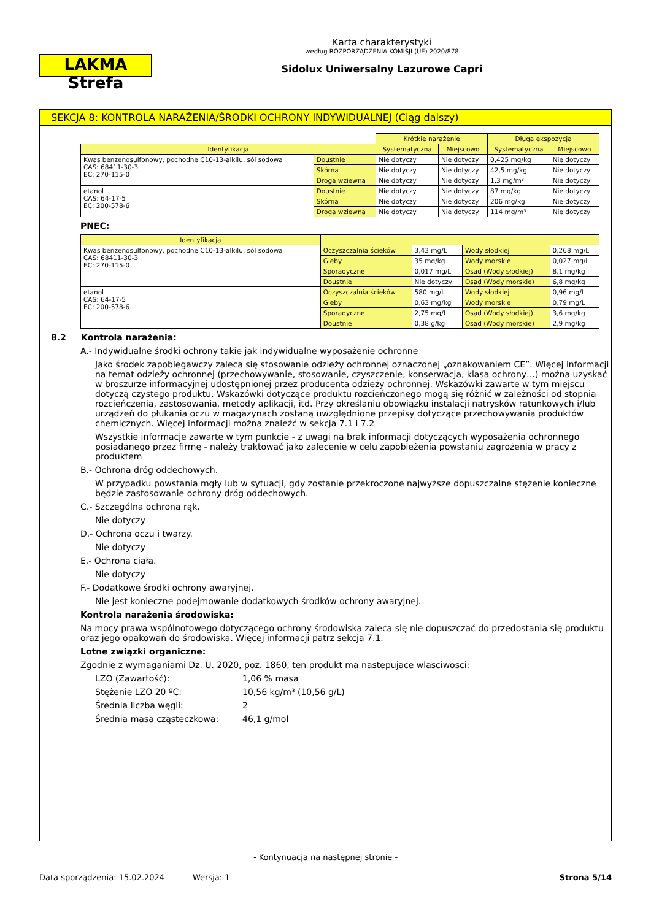LAKMA Strefa
Karta charakterystyki
według ROZPORZĄDZENIA KOMISJI (UE) 2020/878
Sidolux Uniwersalny Lazurowe Capri
SEKCJA 8: KONTROLA NARAŻENIA/ŚRODKI OCHRONY INDYWIDUALNEJ (Ciąg dalszy)
| | | Krótkie narażenie | | Długa ekspozycja | |
| Identyfikacja | | Systematyczna | Miejscowo | Systematyczna | Miejscowo |
| Kwas benzenosulfonowy, pochodne C10-13-alkilu, sól sodowa CAS: 68411-30-3 EC: 270-115-0 | Doustnie | Nie dotyczy | Nie dotyczy | 0,425 mg/kg | Nie dotyczy |
| | Skórna | Nie dotyczy | Nie dotyczy | 42,5 mg/kg | Nie dotyczy |
| | Droga wziewna | Nie dotyczy | Nie dotyczy | 1,3 mg/m³ | Nie dotyczy |
| etanol CAS: 64-17-5 EC: 200-578-6 | Doustnie | Nie dotyczy | Nie dotyczy | 87 mg/kg | Nie dotyczy |
| | Skórna | Nie dotyczy | Nie dotyczy | 206 mg/kg | Nie dotyczy |
| | Droga wziewna | Nie dotyczy | Nie dotyczy | 114 mg/m³ | Nie dotyczy |
PNEC:
| Identyfikacja | | | | |
| --- | --- | --- | --- | --- |
| Kwas benzenosulfonowy, pochodne C10-13-alkilu, sól sodowa CAS: 68411-30-3 EC: 270-115-0 | Oczyszczalnia ścieków | 3,43 mg/L | Wody słodkiej | 0,268 mg/L |
| | Gleby | 35 mg/kg | Wody morskie | 0,027 mg/L |
| | Sporadyczne | 0,017 mg/L | Osad (Wody słodkiej) | 8,1 mg/kg |
| | Doustnie | Nie dotyczy | Osad (Wody morskie) | 6,8 mg/kg |
| etanol CAS: 64-17-5 EC: 200-578-6 | Oczyszczalnia ścieków | 580 mg/L | Wody słodkiej | 0,96 mg/L |
| | Gleby | 0,63 mg/kg | Wody morskie | 0,79 mg/L |
| | Sporadyczne | 2,75 mg/L | Osad (Wody słodkiej) | 3,6 mg/kg |
| | Doustnie | 0,38 g/kg | Osad (Wody morskie) | 2,9 mg/kg |
8.2 Kontrola narażenia:
A.- Indywidualne środki ochrony takie jak indywidualne wyposażenie ochronne
Jako środek zapobiegawczy zaleca się stosowanie odzieży ochronnej oznaczonej „oznakowaniem CE”. Więcej informacji na temat odzieży ochronnej (przechowywanie, stosowanie, czyszczenie, konserwacja, klasa ochrony…) można uzyskać w broszurze informacyjnej udostępnionej przez producenta odzieży ochronnej. Wskazówki zawarte w tym miejscu dotyczą czystego produktu. Wskazówki dotyczące produktu rozcieńczonego mogą się różnić w zależności od stopnia rozcieńczenia, zastosowania, metody aplikacji, itd. Przy określaniu obowiązku instalacji natrysków ratunkowych i/lub urządzeń do płukania oczu w magazynach zostaną uwzględnione przepisy dotyczące przechowywania produktów chemicznych. Więcej informacji można znaleźć w sekcja 7.1 i 7.2
Wszystkie informacje zawarte w tym punkcie - z uwagi na brak informacji dotyczących wyposażenia ochronnego posiadanego przez firmę - należy traktować jako zalecenie w celu zapobieżenia powstaniu zagrożenia w pracy z produktem
B.- Ochrona dróg oddechowych.
W przypadku powstania mgły lub w sytuacji, gdy zostanie przekroczone najwyższe dopuszczalne stężenie konieczne będzie zastosowanie ochrony dróg oddechowych.
C.- Szczególna ochrona rąk.
Nie dotyczy
D.- Ochrona oczu i twarzy.
Nie dotyczy
E.- Ochrona ciała.
Nie dotyczy
F.- Dodatkowe środki ochrony awaryjnej.
Nie jest konieczne podejmowanie dodatkowych środków ochrony awaryjnej.
Kontrola narażenia środowiska:
Na mocy prawa wspólnotowego dotyczącego ochrony środowiska zaleca się nie dopuszczać do przedostania się produktu oraz jego opakowań do środowiska. Więcej informacji patrz sekcja 7.1.
Lotne związki organiczne:
Zgodnie z wymaganiami Dz. U. 2020, poz. 1860, ten produkt ma nastepujace wlasciwosci:
LZO (Zawartość): 1,06 % masa
Stężenie LZO 20 ºC: 10,56 kg/m³ (10,56 g/L)
Średnia liczba węgli: 2
Średnia masa cząsteczkowa: 46,1 g/mol
- Kontynuacja na następnej stronie -
Data sporządzenia: 15.02.2024 Wersja: 1 Strona 5/14